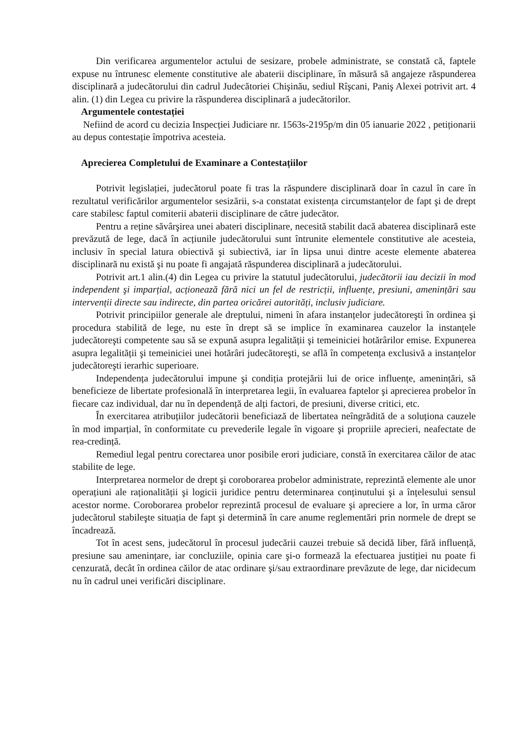Din verificarea argumentelor actului de sesizare, probele administrate, se constată că, faptele expuse nu întrunesc elemente constitutive ale abaterii disciplinare, în măsură să angajeze răspunderea disciplinară a judecătorului din cadrul Judecătoriei Chişinău, sediul Rîşcani, Paniş Alexei potrivit art. 4 alin. (1) din Legea cu privire la răspunderea disciplinară a judecătorilor.
Argumentele contestației
Nefiind de acord cu decizia Inspecției Judiciare nr. 1563s-2195p/m din 05 ianuarie 2022 , petiționarii au depus contestație împotriva acesteia.
Aprecierea Completului de Examinare a Contestațiilor
Potrivit legislației, judecătorul poate fi tras la răspundere disciplinară doar în cazul în care în rezultatul verificărilor argumentelor sesizării, s-a constatat existența circumstanțelor de fapt şi de drept care stabilesc faptul comiterii abaterii disciplinare de către judecător.
Pentru a reține săvârşirea unei abateri disciplinare, necesită stabilit dacă abaterea disciplinară este prevăzută de lege, dacă în acțiunile judecătorului sunt întrunite elementele constitutive ale acesteia, inclusiv în special latura obiectivă şi subiectivă, iar în lipsa unui dintre aceste elemente abaterea disciplinară nu există şi nu poate fi angajată răspunderea disciplinară a judecătorului.
Potrivit art.1 alin.(4) din Legea cu privire la statutul judecătorului, judecătorii iau decizii în mod independent şi imparțial, acționează fără nici un fel de restricții, influențe, presiuni, amenințări sau intervenții directe sau indirecte, din partea oricărei autorități, inclusiv judiciare.
Potrivit principiilor generale ale dreptului, nimeni în afara instanțelor judecătoreşti în ordinea şi procedura stabilită de lege, nu este în drept să se implice în examinarea cauzelor la instanțele judecătoreşti competente sau să se expună asupra legalității şi temeiniciei hotărârilor emise. Expunerea asupra legalității şi temeiniciei unei hotărâri judecătoreşti, se află în competența exclusivă a instanțelor judecătoreşti ierarhic superioare.
Independența judecătorului impune şi condiția protejării lui de orice influențe, amenințări, să beneficieze de libertate profesională în interpretarea legii, în evaluarea faptelor şi aprecierea probelor în fiecare caz individual, dar nu în dependență de alți factori, de presiuni, diverse critici, etc.
În exercitarea atribuțiilor judecătorii beneficiază de libertatea neîngrădită de a soluționa cauzele în mod imparțial, în conformitate cu prevederile legale în vigoare şi propriile aprecieri, neafectate de rea-credință.
Remediul legal pentru corectarea unor posibile erori judiciare, constă în exercitarea căilor de atac stabilite de lege.
Interpretarea normelor de drept şi coroborarea probelor administrate, reprezintă elemente ale unor operațiuni ale raționalității şi logicii juridice pentru determinarea conținutului şi a înțelesului sensul acestor norme. Coroborarea probelor reprezintă procesul de evaluare şi apreciere a lor, în urma căror judecătorul stabileşte situația de fapt şi determină în care anume reglementări prin normele de drept se încadrează.
Tot în acest sens, judecătorul în procesul judecării cauzei trebuie să decidă liber, fără influență, presiune sau amenințare, iar concluziile, opinia care şi-o formează la efectuarea justiției nu poate fi cenzurată, decât în ordinea căilor de atac ordinare şi/sau extraordinare prevăzute de lege, dar nicidecum nu în cadrul unei verificări disciplinare.